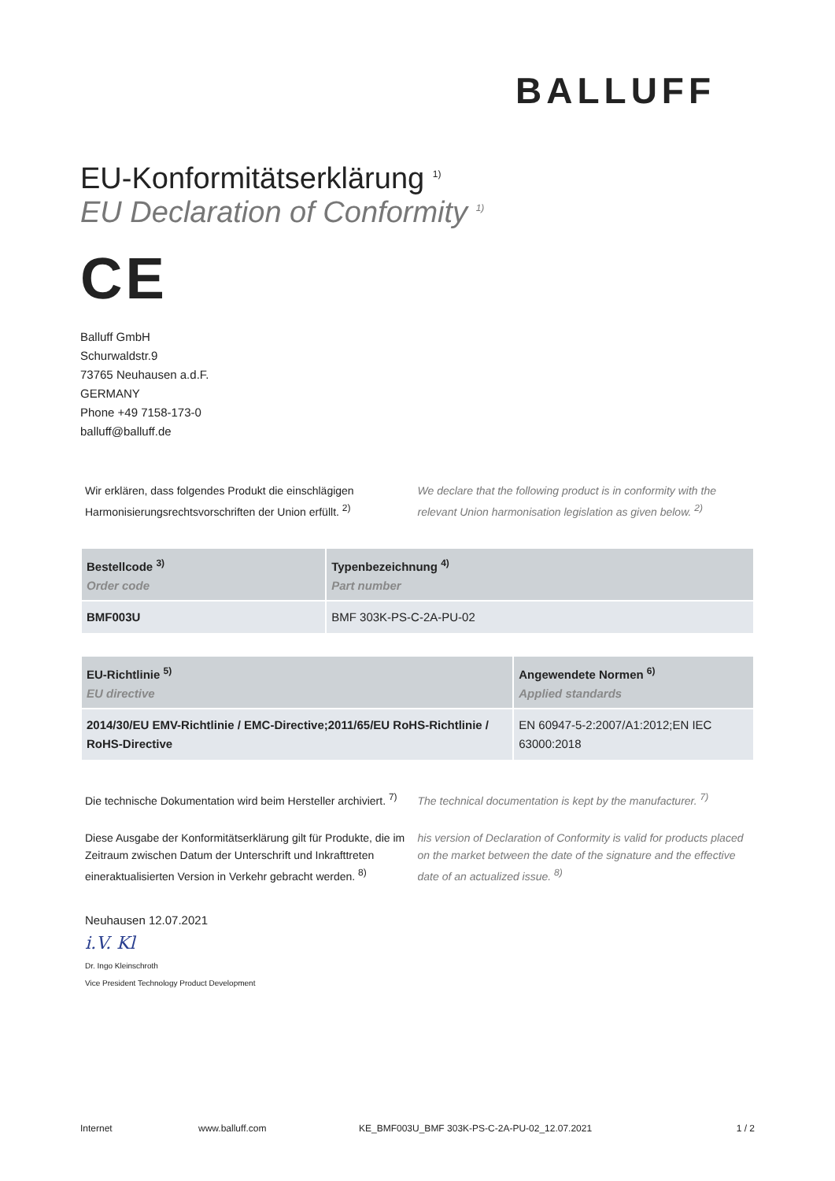BALLUFF
EU-Konformitätserklärung <sup>1)</sup>
EU Declaration of Conformity <sup>1)</sup>
CE
Balluff GmbH
Schurwaldstr.9
73765 Neuhausen a.d.F.
GERMANY
Phone +49 7158-173-0
balluff@balluff.de
Wir erklären, dass folgendes Produkt die einschlägigen Harmonisierungsrechtsvorschriften der Union erfüllt. <sup>2)</sup>
We declare that the following product is in conformity with the relevant Union harmonisation legislation as given below. <sup>2)</sup>
| Bestellcode <sup>3)</sup> Order code | Typenbezeichnung <sup>4)</sup> Part number |
| --- | --- |
| BMF003U | BMF 303K-PS-C-2A-PU-02 |
| EU-Richtlinie <sup>5)</sup> EU directive | Angewendete Normen <sup>6)</sup> Applied standards |
| --- | --- |
| 2014/30/EU EMV-Richtlinie / EMC-Directive;2011/65/EU RoHS-Richtlinie / RoHS-Directive | EN 60947-5-2:2007/A1:2012;EN IEC 63000:2018 |
Die technische Dokumentation wird beim Hersteller archiviert. <sup>7)</sup>
The technical documentation is kept by the manufacturer. <sup>7)</sup>
Diese Ausgabe der Konformitätserklärung gilt für Produkte, die im Zeitraum zwischen Datum der Unterschrift und Inkrafttreten eineraktualisierten Version in Verkehr gebracht werden. <sup>8)</sup>
his version of Declaration of Conformity is valid for products placed on the market between the date of the signature and the effective date of an actualized issue. <sup>8)</sup>
Neuhausen 12.07.2021
i.V. Kl
Dr. Ingo Kleinschroth
Vice President Technology Product Development
Internet www.balluff.com KE_BMF003U_BMF 303K-PS-C-2A-PU-02_12.07.2021 1 / 2